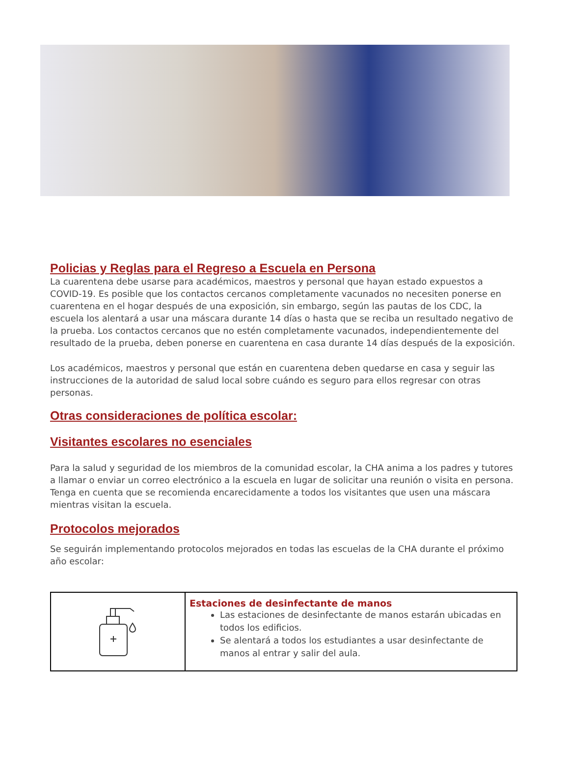Policias y Reglas para el Regreso a Escuela en Persona
La cuarentena debe usarse para académicos, maestros y personal que hayan estado expuestos a COVID-19. Es posible que los contactos cercanos completamente vacunados no necesiten ponerse en cuarentena en el hogar después de una exposición, sin embargo, según las pautas de los CDC, la escuela los alentará a usar una máscara durante 14 días o hasta que se reciba un resultado negativo de la prueba. Los contactos cercanos que no estén completamente vacunados, independientemente del resultado de la prueba, deben ponerse en cuarentena en casa durante 14 días después de la exposición.
Los académicos, maestros y personal que están en cuarentena deben quedarse en casa y seguir las instrucciones de la autoridad de salud local sobre cuándo es seguro para ellos regresar con otras personas.
Otras consideraciones de política escolar:
Visitantes escolares no esenciales
Para la salud y seguridad de los miembros de la comunidad escolar, la CHA anima a los padres y tutores a llamar o enviar un correo electrónico a la escuela en lugar de solicitar una reunión o visita en persona. Tenga en cuenta que se recomienda encarecidamente a todos los visitantes que usen una máscara mientras visitan la escuela.
Protocolos mejorados
Se seguirán implementando protocolos mejorados en todas las escuelas de la CHA durante el próximo año escolar:
| | Estaciones de desinfectante de manos Las estaciones de desinfectante de manos estarán ubicadas en todos los edificios. Se alentará a todos los estudiantes a usar desinfectante de manos al entrar y salir del aula. |